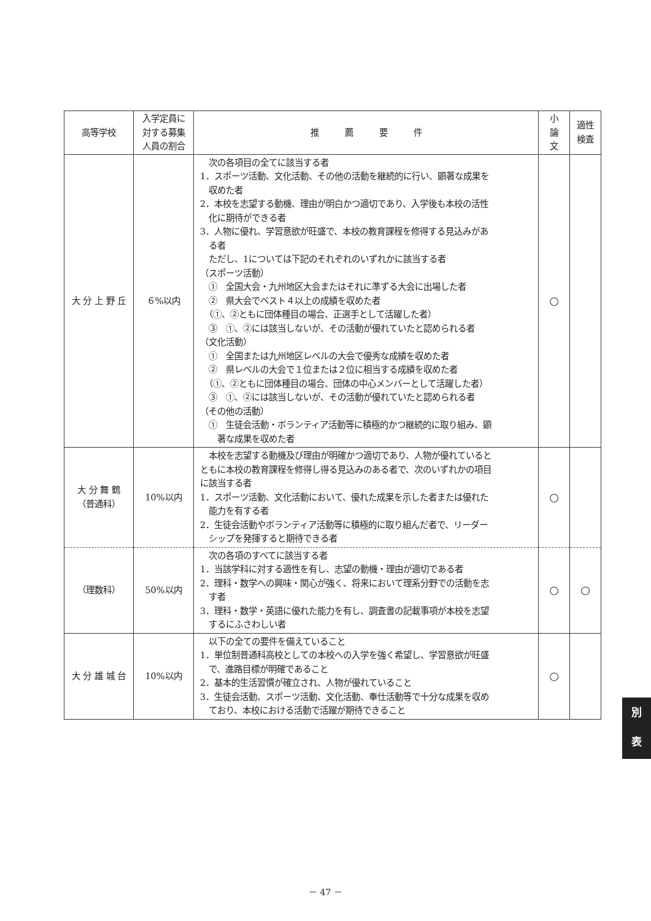| 高等学校 | 入学定員に 対する募集 人員の割合 | 推 薦 要 件 | 小 論 文 | 適性 検査 |
| --- | --- | --- | --- | --- |
| 大 分 上 野 丘 | ６%以内 | 次の各項目の全てに該当する者 1．スポーツ活動、文化活動、その他の活動を継続的に行い、顕著な成果を 収めた者 2．本校を志望する動機、理由が明白かつ適切であり、入学後も本校の活性 化に期待ができる者 3．人物に優れ、学習意欲が旺盛で、本校の教育課程を修得する見込みがあ る者 ただし、1については下記のそれぞれのいずれかに該当する者 （スポーツ活動） ① 全国大会・九州地区大会またはそれに準ずる大会に出場した者 ② 県大会でベスト４以上の成績を収めた者 （①、②ともに団体種目の場合、正選手として活躍した者） ③ ①、②には該当しないが、その活動が優れていたと認められる者 （文化活動） ① 全国または九州地区レベルの大会で優秀な成績を収めた者 ② 県レベルの大会で１位または２位に相当する成績を収めた者 （①、②ともに団体種目の場合、団体の中心メンバーとして活躍した者） ③ ①、②には該当しないが、その活動が優れていたと認められる者 （その他の活動） ① 生徒会活動・ボランティア活動等に積極的かつ継続的に取り組み、顕 著な成果を収めた者 | ○ | |
| 大 分 舞 鶴 （普通科） | 10%以内 | 本校を志望する動機及び理由が明確かつ適切であり、人物が優れていると ともに本校の教育課程を修得し得る見込みのある者で、次のいずれかの項目 に該当する者 1．スポーツ活動、文化活動において、優れた成果を示した者または優れた 能力を有する者 2．生徒会活動やボランティア活動等に積極的に取り組んだ者で、リーダー シップを発揮すると期待できる者 | ○ | |
| （理数科） | 50%以内 | 次の各項のすべてに該当する者 1．当該学科に対する適性を有し、志望の動機・理由が適切である者 2．理科・数学への興味・関心が強く、将来において理系分野での活動を志 す者 3．理科・数学・英語に優れた能力を有し、調査書の記載事項が本校を志望 するにふさわしい者 | ○ | ○ |
| 大 分 雄 城 台 | 10%以内 | 以下の全ての要件を備えていること 1．単位制普通科高校としての本校への入学を強く希望し、学習意欲が旺盛 で、進路目標が明確であること 2．基本的生活習慣が確立され、人物が優れていること 3．生徒会活動、スポーツ活動、文化活動、奉仕活動等で十分な成果を収め ており、本校における活動で活躍が期待できること | ○ | |
別
表
－ 47 －